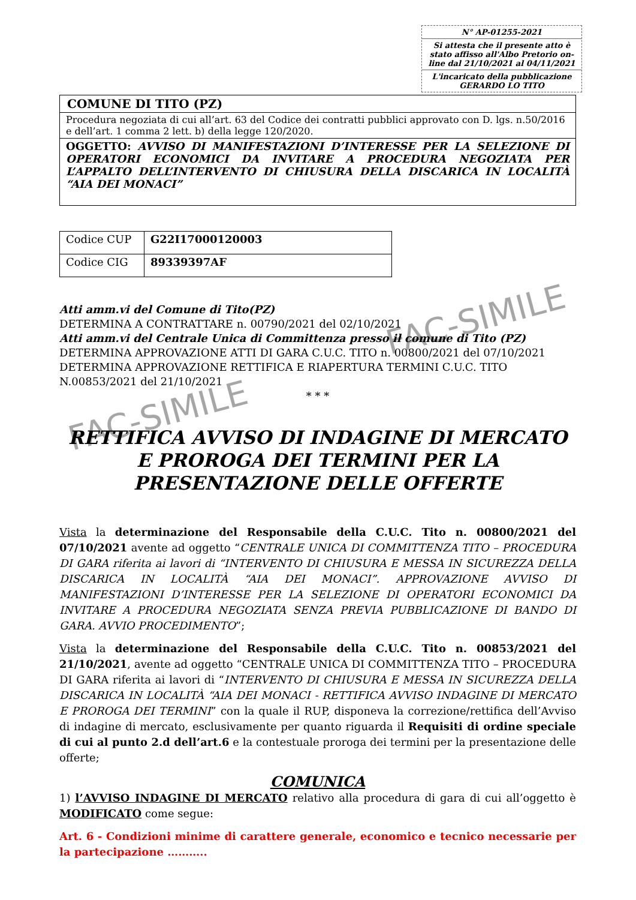N° AP-01255-2021
Si attesta che il presente atto è stato affisso all'Albo Pretorio on-line dal 21/10/2021 al 04/11/2021
L'incaricato della pubblicazione
GERARDO LO TITO
COMUNE DI TITO (PZ)
Procedura negoziata di cui all’art. 63 del Codice dei contratti pubblici approvato con D. lgs. n.50/2016 e dell’art. 1 comma 2 lett. b) della legge 120/2020.
OGGETTO: AVVISO DI MANIFESTAZIONI D’INTERESSE PER LA SELEZIONE DI OPERATORI ECONOMICI DA INVITARE A PROCEDURA NEGOZIATA PER L’APPALTO DELL’INTERVENTO DI CHIUSURA DELLA DISCARICA IN LOCALITÀ “AIA DEI MONACI”
| Codice CUP | G22I17000120003 |
| Codice CIG | 89339397AF |
Atti amm.vi del Comune di Tito(PZ)
DETERMINA A CONTRATTARE n. 00790/2021 del 02/10/2021
Atti amm.vi del Centrale Unica di Committenza presso il comune di Tito (PZ)
DETERMINA APPROVAZIONE ATTI DI GARA C.U.C. TITO n. 00800/2021 del 07/10/2021
DETERMINA APPROVAZIONE RETTIFICA E RIAPERTURA TERMINI C.U.C. TITO N.00853/2021 del 21/10/2021
* * *
RETTIFICA AVVISO DI INDAGINE DI MERCATO E PROROGA DEI TERMINI PER LA PRESENTAZIONE DELLE OFFERTE
Vista la determinazione del Responsabile della C.U.C. Tito n. 00800/2021 del 07/10/2021 avente ad oggetto “CENTRALE UNICA DI COMMITTENZA TITO – PROCEDURA DI GARA riferita ai lavori di “INTERVENTO DI CHIUSURA E MESSA IN SICUREZZA DELLA DISCARICA IN LOCALITÀ “AIA DEI MONACI”. APPROVAZIONE AVVISO DI MANIFESTAZIONI D’INTERESSE PER LA SELEZIONE DI OPERATORI ECONOMICI DA INVITARE A PROCEDURA NEGOZIATA SENZA PREVIA PUBBLICAZIONE DI BANDO DI GARA. AVVIO PROCEDIMENTO”;
Vista la determinazione del Responsabile della C.U.C. Tito n. 00853/2021 del 21/10/2021, avente ad oggetto “CENTRALE UNICA DI COMMITTENZA TITO – PROCEDURA DI GARA riferita ai lavori di “INTERVENTO DI CHIUSURA E MESSA IN SICUREZZA DELLA DISCARICA IN LOCALITÀ “AIA DEI MONACI - RETTIFICA AVVISO INDAGINE DI MERCATO E PROROGA DEI TERMINI” con la quale il RUP, disponeva la correzione/rettifica dell’Avviso di indagine di mercato, esclusivamente per quanto riguarda il Requisiti di ordine speciale di cui al punto 2.d dell’art.6 e la contestuale proroga dei termini per la presentazione delle offerte;
COMUNICA
1) l’AVVISO INDAGINE DI MERCATO relativo alla procedura di gara di cui all’oggetto è MODIFICATO come segue:
Art. 6 - Condizioni minime di carattere generale, economico e tecnico necessarie per la partecipazione ………..
FAC-SIMILE
FAC-SIMILE